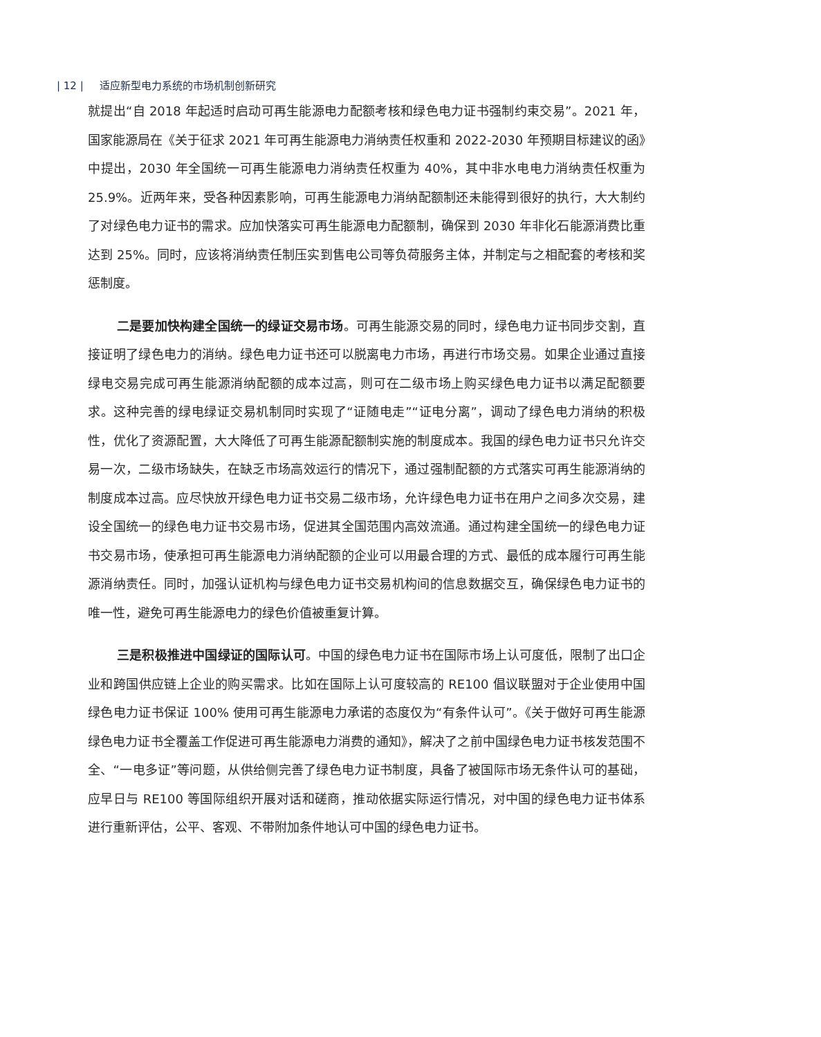| 12 | 适应新型电力系统的市场机制创新研究
就提出“自 2018 年起适时启动可再生能源电力配额考核和绿色电力证书强制约束交易”。2021 年，国家能源局在《关于征求 2021 年可再生能源电力消纳责任权重和 2022-2030 年预期目标建议的函》中提出，2030 年全国统一可再生能源电力消纳责任权重为 40%，其中非水电电力消纳责任权重为 25.9%。近两年来，受各种因素影响，可再生能源电力消纳配额制还未能得到很好的执行，大大制约了对绿色电力证书的需求。应加快落实可再生能源电力配额制，确保到 2030 年非化石能源消费比重达到 25%。同时，应该将消纳责任制压实到售电公司等负荷服务主体，并制定与之相配套的考核和奖惩制度。
二是要加快构建全国统一的绿证交易市场。可再生能源交易的同时，绿色电力证书同步交割，直接证明了绿色电力的消纳。绿色电力证书还可以脱离电力市场，再进行市场交易。如果企业通过直接绿电交易完成可再生能源消纳配额的成本过高，则可在二级市场上购买绿色电力证书以满足配额要求。这种完善的绿电绿证交易机制同时实现了“证随电走”“证电分离”，调动了绿色电力消纳的积极性，优化了资源配置，大大降低了可再生能源配额制实施的制度成本。我国的绿色电力证书只允许交易一次，二级市场缺失，在缺乏市场高效运行的情况下，通过强制配额的方式落实可再生能源消纳的制度成本过高。应尽快放开绿色电力证书交易二级市场，允许绿色电力证书在用户之间多次交易，建设全国统一的绿色电力证书交易市场，促进其全国范围内高效流通。通过构建全国统一的绿色电力证书交易市场，使承担可再生能源电力消纳配额的企业可以用最合理的方式、最低的成本履行可再生能源消纳责任。同时，加强认证机构与绿色电力证书交易机构间的信息数据交互，确保绿色电力证书的唯一性，避免可再生能源电力的绿色价值被重复计算。
三是积极推进中国绿证的国际认可。中国的绿色电力证书在国际市场上认可度低，限制了出口企业和跨国供应链上企业的购买需求。比如在国际上认可度较高的 RE100 倡议联盟对于企业使用中国绿色电力证书保证 100% 使用可再生能源电力承诺的态度仅为“有条件认可”。《关于做好可再生能源绿色电力证书全覆盖工作促进可再生能源电力消费的通知》，解决了之前中国绿色电力证书核发范围不全、“一电多证”等问题，从供给侧完善了绿色电力证书制度，具备了被国际市场无条件认可的基础，应早日与 RE100 等国际组织开展对话和磋商，推动依据实际运行情况，对中国的绿色电力证书体系进行重新评估，公平、客观、不带附加条件地认可中国的绿色电力证书。